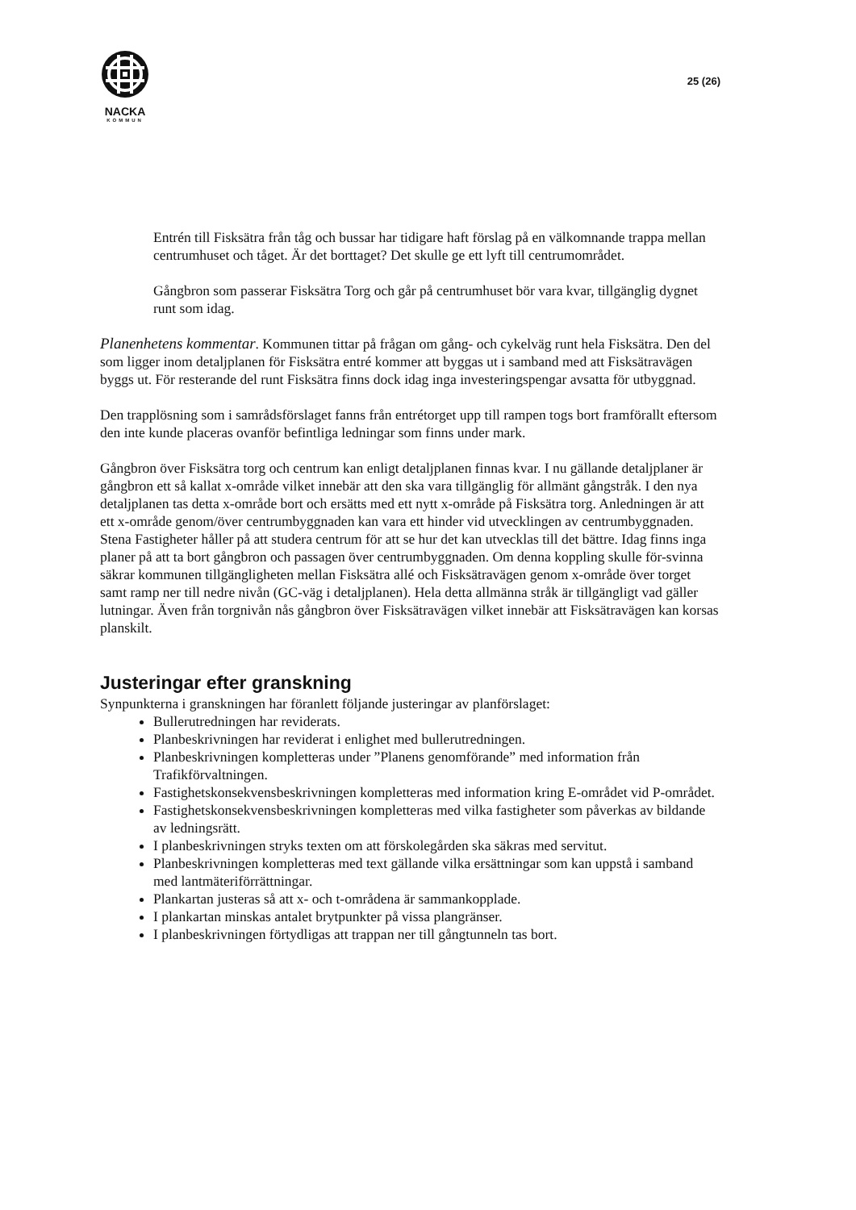NACKA
KOMMUN
25 (26)
Entrén till Fisksätra från tåg och bussar har tidigare haft förslag på en välkomnande trappa mellan centrumhuset och tåget. Är det borttaget? Det skulle ge ett lyft till centrumområdet.
Gångbron som passerar Fisksätra Torg och går på centrumhuset bör vara kvar, tillgänglig dygnet runt som idag.
Planenhetens kommentar. Kommunen tittar på frågan om gång- och cykelväg runt hela Fisksätra. Den del som ligger inom detaljplanen för Fisksätra entré kommer att byggas ut i samband med att Fisksätravägen byggs ut. För resterande del runt Fisksätra finns dock idag inga investeringspengar avsatta för utbyggnad.
Den trapplösning som i samrådsförslaget fanns från entrétorget upp till rampen togs bort framförallt eftersom den inte kunde placeras ovanför befintliga ledningar som finns under mark.
Gångbron över Fisksätra torg och centrum kan enligt detaljplanen finnas kvar. I nu gällande detaljplaner är gångbron ett så kallat x-område vilket innebär att den ska vara tillgänglig för allmänt gångstråk. I den nya detaljplanen tas detta x-område bort och ersätts med ett nytt x-område på Fisksätra torg. Anledningen är att ett x-område genom/över centrumbyggnaden kan vara ett hinder vid utvecklingen av centrumbyggnaden. Stena Fastigheter håller på att studera centrum för att se hur det kan utvecklas till det bättre. Idag finns inga planer på att ta bort gångbron och passagen över centrumbyggnaden. Om denna koppling skulle för-svinna säkrar kommunen tillgängligheten mellan Fisksätra allé och Fisksätravägen genom x-område över torget samt ramp ner till nedre nivån (GC-väg i detaljplanen). Hela detta allmänna stråk är tillgängligt vad gäller lutningar. Även från torgnivån nås gångbron över Fisksätravägen vilket innebär att Fisksätravägen kan korsas planskilt.
Justeringar efter granskning
Synpunkterna i granskningen har föranlett följande justeringar av planförslaget:
Bullerutredningen har reviderats.
Planbeskrivningen har reviderat i enlighet med bullerutredningen.
Planbeskrivningen kompletteras under ”Planens genomförande” med information från Trafikförvaltningen.
Fastighetskonsekvensbeskrivningen kompletteras med information kring E-området vid P-området.
Fastighetskonsekvensbeskrivningen kompletteras med vilka fastigheter som påverkas av bildande av ledningsrätt.
I planbeskrivningen stryks texten om att förskolegården ska säkras med servitut.
Planbeskrivningen kompletteras med text gällande vilka ersättningar som kan uppstå i samband med lantmäteriförrättningar.
Plankartan justeras så att x- och t-områdena är sammankopplade.
I plankartan minskas antalet brytpunkter på vissa plangränser.
I planbeskrivningen förtydligas att trappan ner till gångtunneln tas bort.